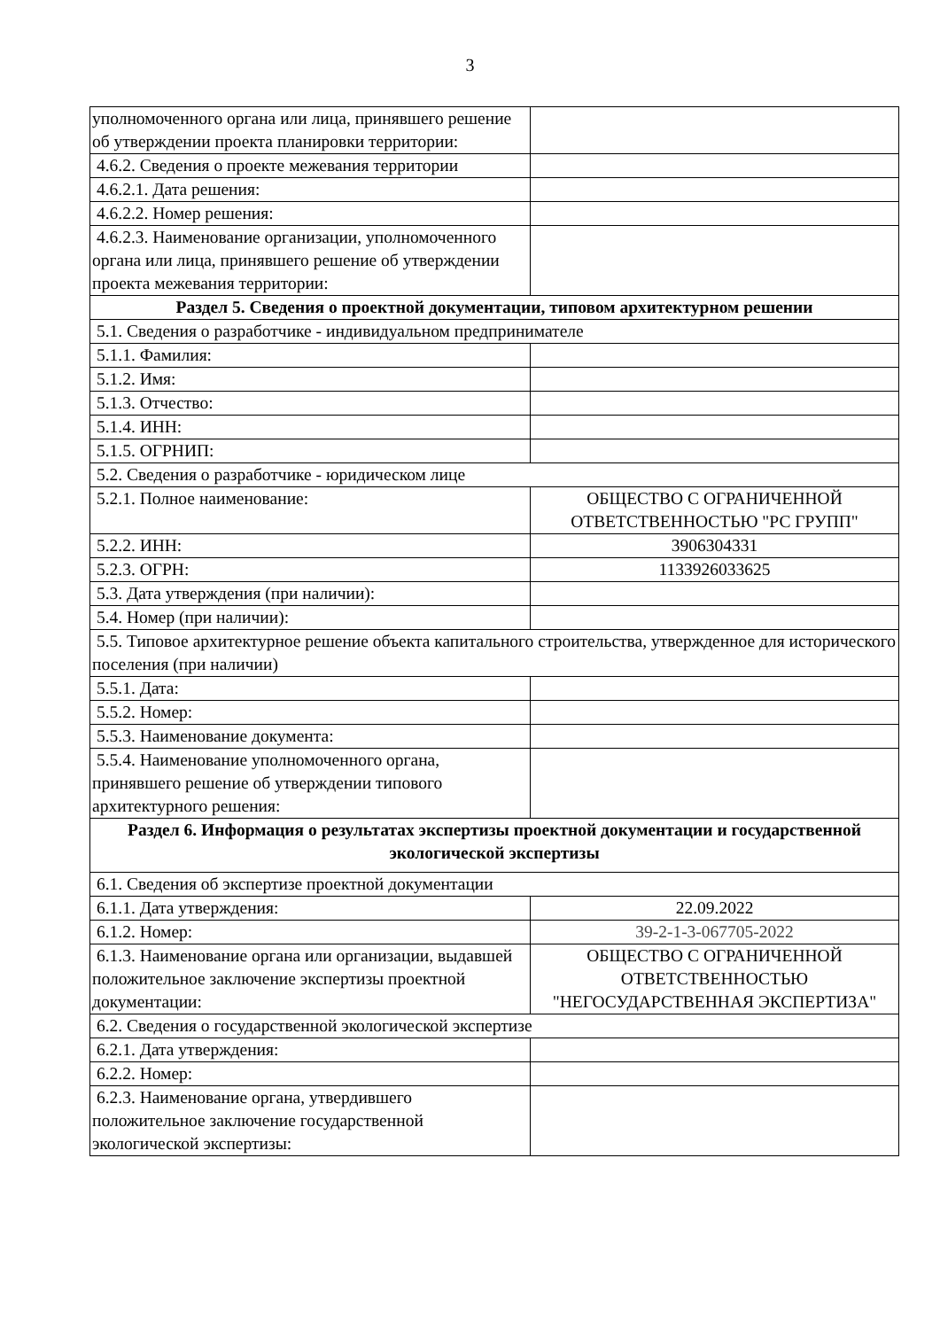3
| уполномоченного органа или лица, принявшего решение об утверждении проекта планировки территории: | |
| 4.6.2. Сведения о проекте межевания территории | |
| 4.6.2.1. Дата решения: | |
| 4.6.2.2. Номер решения: | |
| 4.6.2.3. Наименование организации, уполномоченного органа или лица, принявшего решение об утверждении проекта межевания территории: | |
| Раздел 5. Сведения о проектной документации, типовом архитектурном решении | |
| 5.1. Сведения о разработчике - индивидуальном предпринимателе | |
| 5.1.1. Фамилия: | |
| 5.1.2. Имя: | |
| 5.1.3. Отчество: | |
| 5.1.4. ИНН: | |
| 5.1.5. ОГРНИП: | |
| 5.2. Сведения о разработчике - юридическом лице | |
| 5.2.1. Полное наименование: | ОБЩЕСТВО С ОГРАНИЧЕННОЙ ОТВЕТСТВЕННОСТЬЮ "РС ГРУПП" |
| 5.2.2. ИНН: | 3906304331 |
| 5.2.3. ОГРН: | 1133926033625 |
| 5.3. Дата утверждения (при наличии): | |
| 5.4. Номер (при наличии): | |
| 5.5. Типовое архитектурное решение объекта капитального строительства, утвержденное для исторического поселения (при наличии) | |
| 5.5.1. Дата: | |
| 5.5.2. Номер: | |
| 5.5.3. Наименование документа: | |
| 5.5.4. Наименование уполномоченного органа, принявшего решение об утверждении типового архитектурного решения: | |
| Раздел 6. Информация о результатах экспертизы проектной документации и государственной экологической экспертизы | |
| 6.1. Сведения об экспертизе проектной документации | |
| 6.1.1. Дата утверждения: | 22.09.2022 |
| 6.1.2. Номер: | 39-2-1-3-067705-2022 |
| 6.1.3. Наименование органа или организации, выдавшей положительное заключение экспертизы проектной документации: | ОБЩЕСТВО С ОГРАНИЧЕННОЙ ОТВЕТСТВЕННОСТЬЮ "НЕГОСУДАРСТВЕННАЯ ЭКСПЕРТИЗА" |
| 6.2. Сведения о государственной экологической экспертизе | |
| 6.2.1. Дата утверждения: | |
| 6.2.2. Номер: | |
| 6.2.3. Наименование органа, утвердившего положительное заключение государственной экологической экспертизы: | |